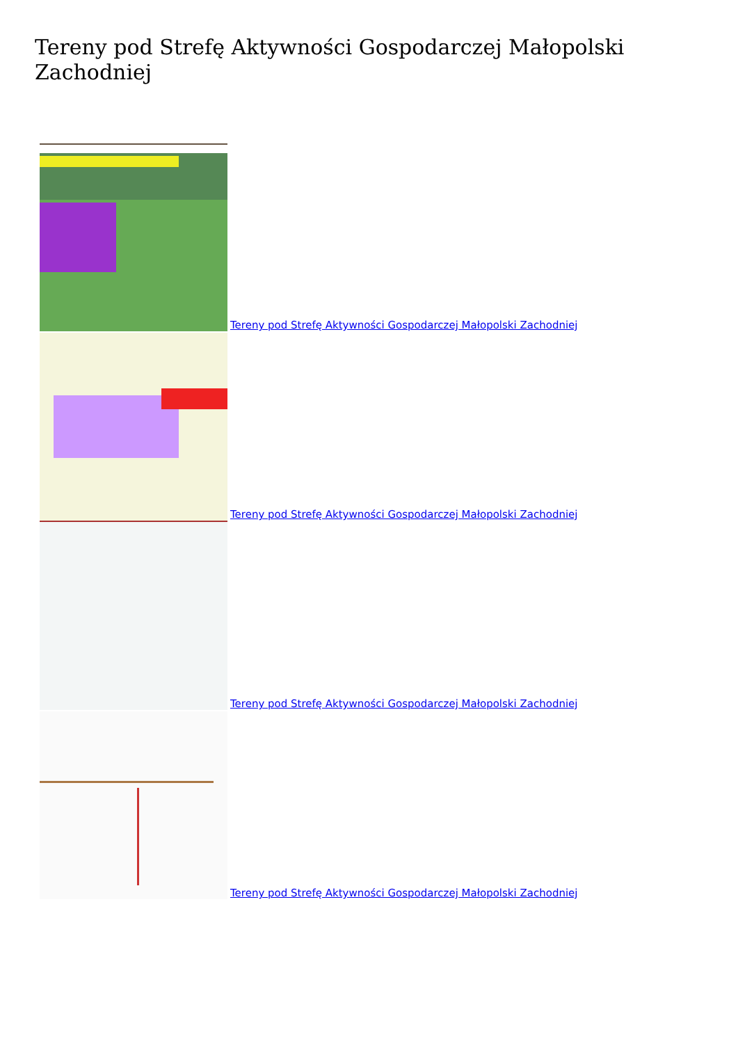Tereny pod Strefę Aktywności Gospodarczej Małopolski Zachodniej
Tereny pod Strefę Aktywności Gospodarczej Małopolski Zachodniej
Tereny pod Strefę Aktywności Gospodarczej Małopolski Zachodniej
Tereny pod Strefę Aktywności Gospodarczej Małopolski Zachodniej
Tereny pod Strefę Aktywności Gospodarczej Małopolski Zachodniej